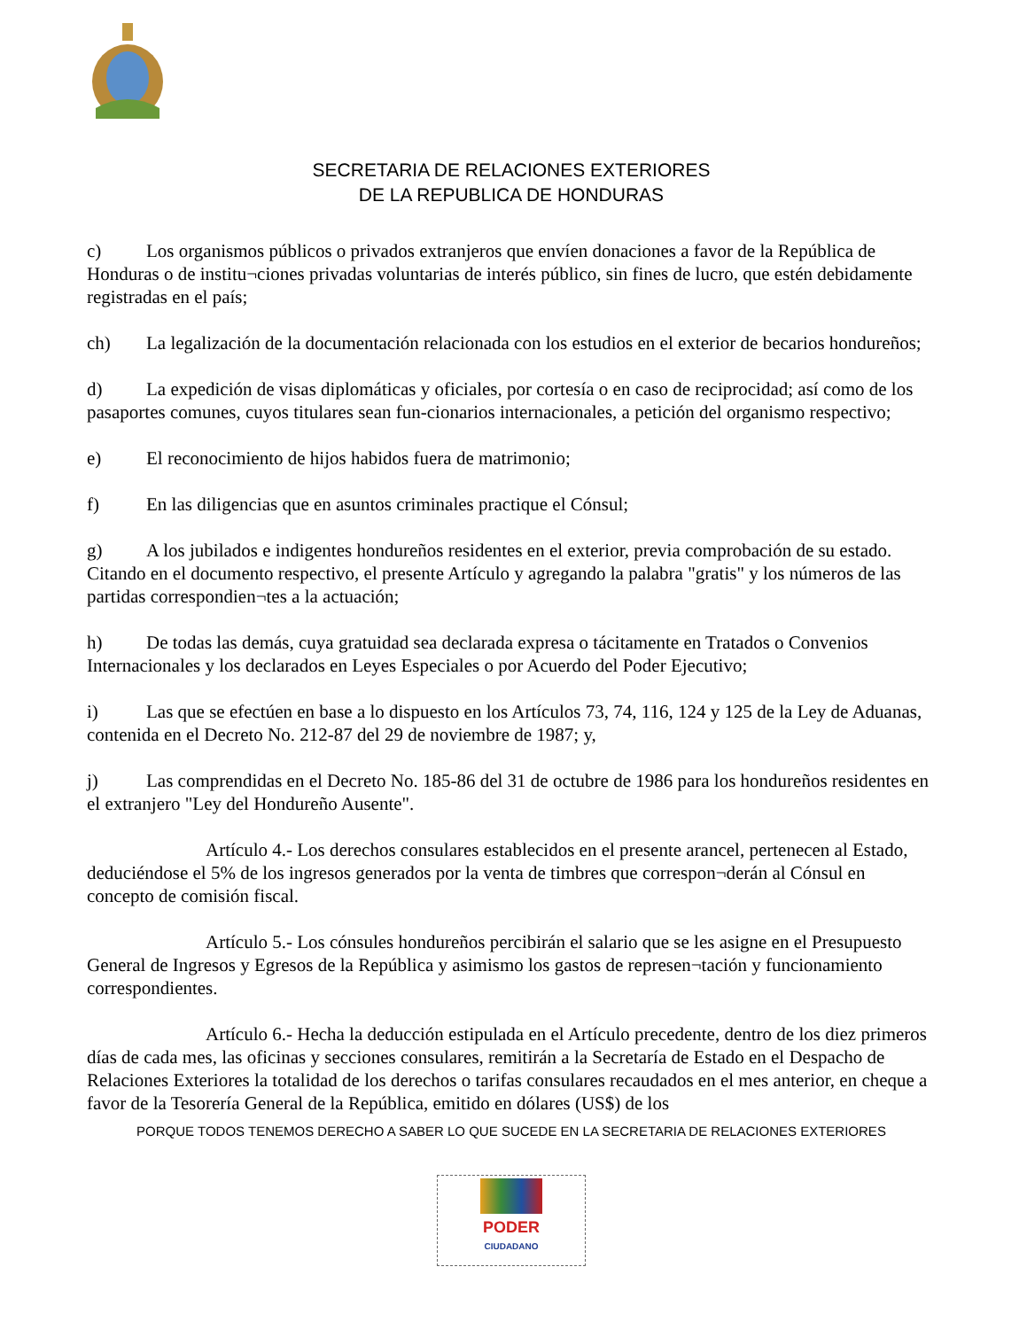SECRETARIA DE RELACIONES EXTERIORES
DE LA REPUBLICA DE HONDURAS
c) Los organismos públicos o privados extranjeros que envíen donaciones a favor de la República de Honduras o de institu¬ciones privadas voluntarias de interés público, sin fines de lucro, que estén debidamente registradas en el país;
ch) La legalización de la documentación relacionada con los estudios en el exterior de becarios hondureños;
d) La expedición de visas diplomáticas y oficiales, por cortesía o en caso de reciprocidad; así como de los pasaportes comunes, cuyos titulares sean fun-cionarios internacionales, a petición del organismo respectivo;
e) El reconocimiento de hijos habidos fuera de matrimonio;
f) En las diligencias que en asuntos criminales practique el Cónsul;
g) A los jubilados e indigentes hondureños residentes en el exterior, previa comprobación de su estado. Citando en el documento respectivo, el presente Artículo y agregando la palabra "gratis" y los números de las partidas correspondien¬tes a la actuación;
h) De todas las demás, cuya gratuidad sea declarada expresa o tácitamente en Tratados o Convenios Internacionales y los declarados en Leyes Especiales o por Acuerdo del Poder Ejecutivo;
i) Las que se efectúen en base a lo dispuesto en los Artículos 73, 74, 116, 124 y 125 de la Ley de Aduanas, contenida en el Decreto No. 212-87 del 29 de noviembre de 1987; y,
j) Las comprendidas en el Decreto No. 185-86 del 31 de octubre de 1986 para los hondureños residentes en el extranjero "Ley del Hondureño Ausente".
Artículo 4.- Los derechos consulares establecidos en el presente arancel, pertenecen al Estado, deduciéndose el 5% de los ingresos generados por la venta de timbres que correspon¬derán al Cónsul en concepto de comisión fiscal.
Artículo 5.- Los cónsules hondureños percibirán el salario que se les asigne en el Presupuesto General de Ingresos y Egresos de la República y asimismo los gastos de represen¬tación y funcionamiento correspondientes.
Artículo 6.- Hecha la deducción estipulada en el Artículo precedente, dentro de los diez primeros días de cada mes, las oficinas y secciones consulares, remitirán a la Secretaría de Estado en el Despacho de Relaciones Exteriores la totalidad de los derechos o tarifas consulares recaudados en el mes anterior, en cheque a favor de la Tesorería General de la República, emitido en dólares (US$) de los
PORQUE TODOS TENEMOS DERECHO A SABER LO QUE SUCEDE EN LA SECRETARIA DE RELACIONES EXTERIORES
PODER
CIUDADANO